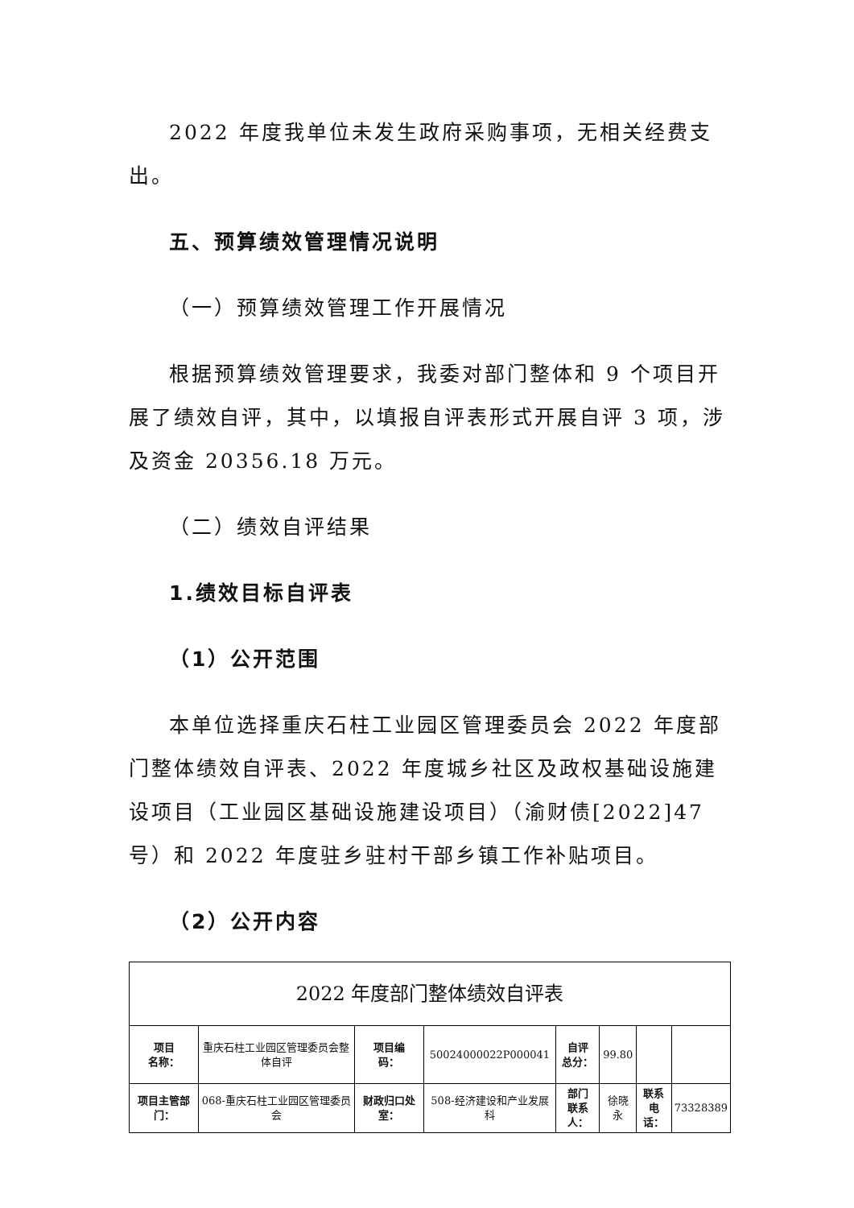2022 年度我单位未发生政府采购事项，无相关经费支出。
五、预算绩效管理情况说明
（一）预算绩效管理工作开展情况
根据预算绩效管理要求，我委对部门整体和 9 个项目开展了绩效自评，其中，以填报自评表形式开展自评 3 项，涉及资金 20356.18 万元。
（二）绩效自评结果
1.绩效目标自评表
（1）公开范围
本单位选择重庆石柱工业园区管理委员会 2022 年度部门整体绩效自评表、2022 年度城乡社区及政权基础设施建设项目（工业园区基础设施建设项目）（渝财债[2022]47 号）和 2022 年度驻乡驻村干部乡镇工作补贴项目。
（2）公开内容
| 2022 年度部门整体绩效自评表 | | | | | | | |
| 项目 名称： | 重庆石柱工业园区管理委员会整体自评 | 项目编 码： | 50024000022P000041 | 自评 总分： | 99.80 | | |
| 项目主管部门： | 068-重庆石柱工业园区管理委员会 | 财政归口处室： | 508-经济建设和产业发展科 | 部门 联系人： | 徐晓永 | 联系电 话： | 73328389 |